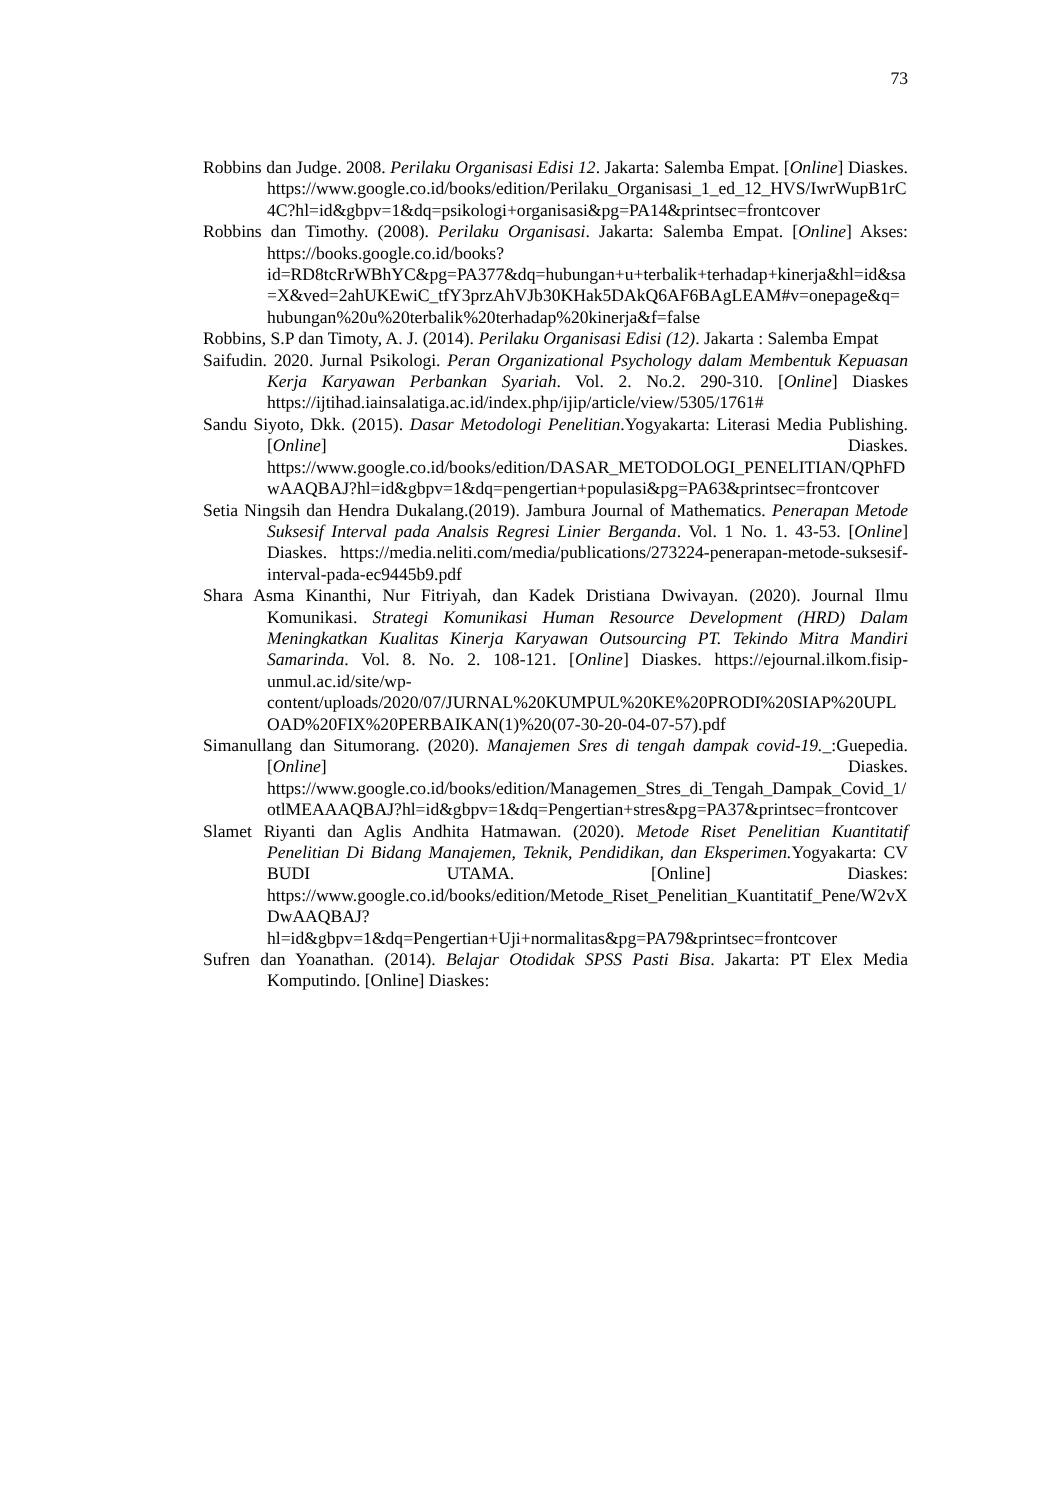73
Robbins dan Judge. 2008. Perilaku Organisasi Edisi 12. Jakarta: Salemba Empat. [Online] Diaskes. https://www.google.co.id/books/edition/Perilaku_Organisasi_1_ed_12_HVS/IwrWupB1rC4C?hl=id&gbpv=1&dq=psikologi+organisasi&pg=PA14&printsec=frontcover
Robbins dan Timothy. (2008). Perilaku Organisasi. Jakarta: Salemba Empat. [Online] Akses: https://books.google.co.id/books?id=RD8tcRrWBhYC&pg=PA377&dq=hubungan+u+terbalik+terhadap+kinerja&hl=id&sa=X&ved=2ahUKEwiC_tfY3przAhVJb30KHak5DAkQ6AF6BAgLEAM#v=onepage&q=hubungan%20u%20terbalik%20terhadap%20kinerja&f=false
Robbins, S.P dan Timoty, A. J. (2014). Perilaku Organisasi Edisi (12). Jakarta : Salemba Empat
Saifudin. 2020. Jurnal Psikologi. Peran Organizational Psychology dalam Membentuk Kepuasan Kerja Karyawan Perbankan Syariah. Vol. 2. No.2. 290-310. [Online] Diaskes https://ijtihad.iainsalatiga.ac.id/index.php/ijip/article/view/5305/1761#
Sandu Siyoto, Dkk. (2015). Dasar Metodologi Penelitian.Yogyakarta: Literasi Media Publishing. [Online] Diaskes. https://www.google.co.id/books/edition/DASAR_METODOLOGI_PENELITIAN/QPhFDwAAQBAJ?hl=id&gbpv=1&dq=pengertian+populasi&pg=PA63&printsec=frontcover
Setia Ningsih dan Hendra Dukalang.(2019). Jambura Journal of Mathematics. Penerapan Metode Suksesif Interval pada Analsis Regresi Linier Berganda. Vol. 1 No. 1. 43-53. [Online] Diaskes. https://media.neliti.com/media/publications/273224-penerapan-metode-suksesif-interval-pada-ec9445b9.pdf
Shara Asma Kinanthi, Nur Fitriyah, dan Kadek Dristiana Dwivayan. (2020). Journal Ilmu Komunikasi. Strategi Komunikasi Human Resource Development (HRD) Dalam Meningkatkan Kualitas Kinerja Karyawan Outsourcing PT. Tekindo Mitra Mandiri Samarinda. Vol. 8. No. 2. 108-121. [Online] Diaskes. https://ejournal.ilkom.fisip-unmul.ac.id/site/wp-content/uploads/2020/07/JURNAL%20KUMPUL%20KE%20PRODI%20SIAP%20UPLOAD%20FIX%20PERBAIKAN(1)%20(07-30-20-04-07-57).pdf
Simanullang dan Situmorang. (2020). Manajemen Sres di tengah dampak covid-19._:Guepedia. [Online] Diaskes. https://www.google.co.id/books/edition/Managemen_Stres_di_Tengah_Dampak_Covid_1/otlMEAAAQBAJ?hl=id&gbpv=1&dq=Pengertian+stres&pg=PA37&printsec=frontcover
Slamet Riyanti dan Aglis Andhita Hatmawan. (2020). Metode Riset Penelitian Kuantitatif Penelitian Di Bidang Manajemen, Teknik, Pendidikan, dan Eksperimen. Yogyakarta: CV BUDI UTAMA. [Online] Diaskes: https://www.google.co.id/books/edition/Metode_Riset_Penelitian_Kuantitatif_Pene/W2vXDwAAQBAJ?hl=id&gbpv=1&dq=Pengertian+Uji+normalitas&pg=PA79&printsec=frontcover
Sufren dan Yoanathan. (2014). Belajar Otodidak SPSS Pasti Bisa. Jakarta: PT Elex Media Komputindo. [Online] Diaskes: